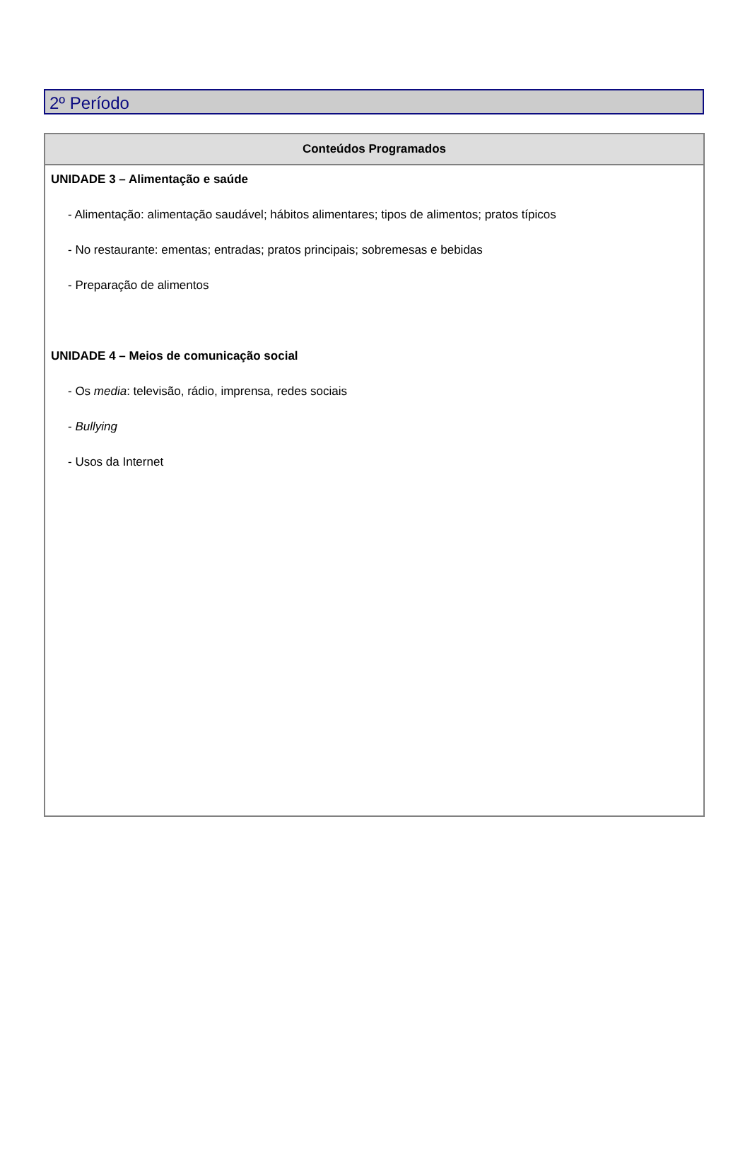2º Período
| Conteúdos Programados |
| --- |
| UNIDADE 3 – Alimentação e saúde - Alimentação: alimentação saudável; hábitos alimentares; tipos de alimentos; pratos típicos - No restaurante: ementas; entradas; pratos principais; sobremesas e bebidas - Preparação de alimentos UNIDADE 4 – Meios de comunicação social - Os media : televisão, rádio, imprensa, redes sociais - Bullying - Usos da Internet |